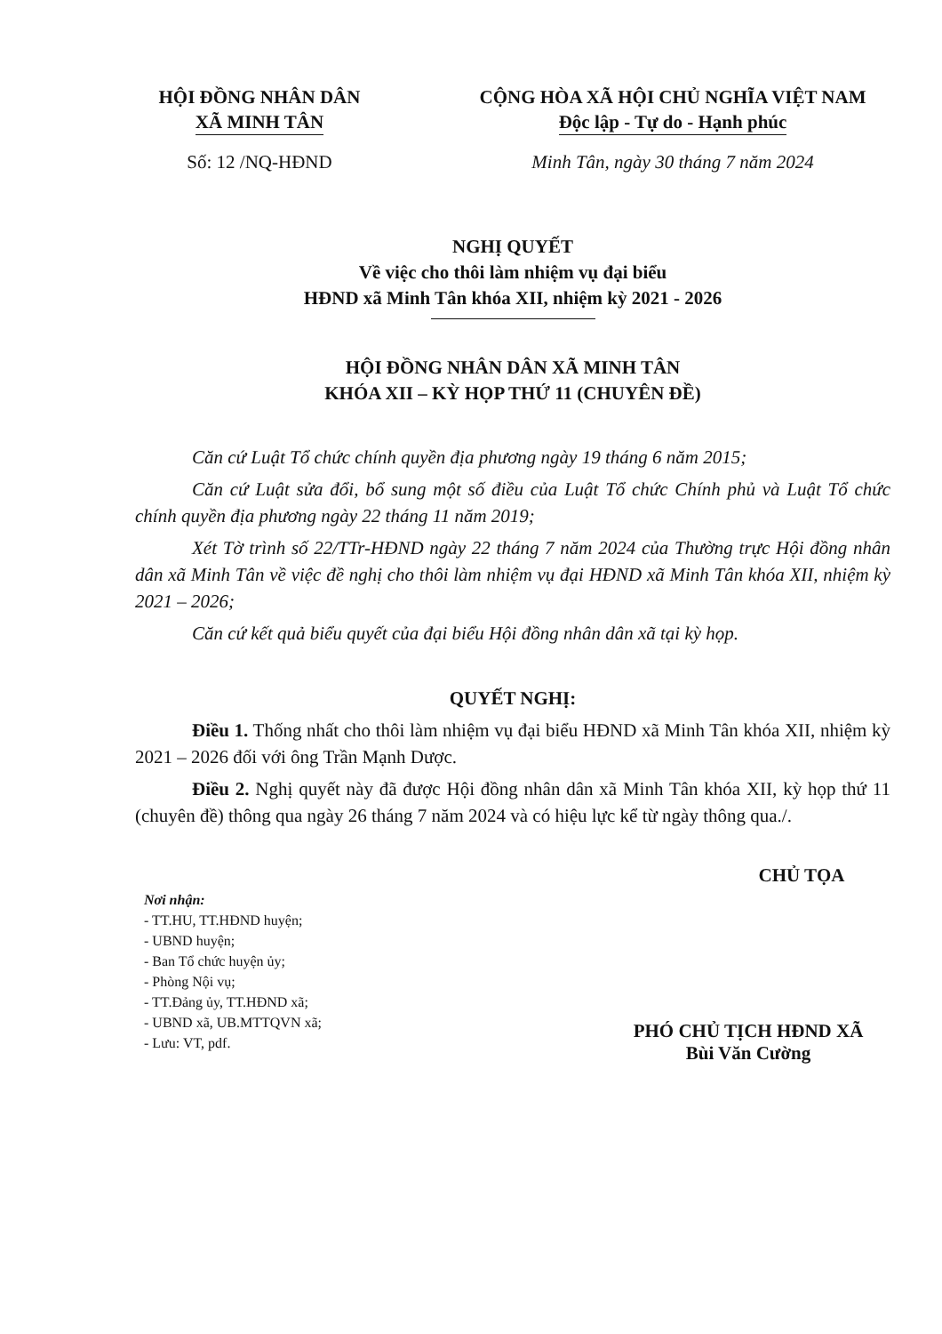HỘI ĐỒNG NHÂN DÂN
XÃ MINH TÂN
CỘNG HÒA XÃ HỘI CHỦ NGHĨA VIỆT NAM
Độc lập - Tự do - Hạnh phúc
Số: 12 /NQ-HĐND Minh Tân, ngày 30 tháng 7 năm 2024
NGHỊ QUYẾT
Về việc cho thôi làm nhiệm vụ đại biểu
HĐND xã Minh Tân khóa XII, nhiệm kỳ 2021 - 2026
HỘI ĐỒNG NHÂN DÂN XÃ MINH TÂN
KHÓA XII – KỲ HỌP THỨ 11 (CHUYÊN ĐỀ)
Căn cứ Luật Tổ chức chính quyền địa phương ngày 19 tháng 6 năm 2015;
Căn cứ Luật sửa đổi, bổ sung một số điều của Luật Tổ chức Chính phủ và Luật Tổ chức chính quyền địa phương ngày 22 tháng 11 năm 2019;
Xét Tờ trình số 22/TTr-HĐND ngày 22 tháng 7 năm 2024 của Thường trực Hội đồng nhân dân xã Minh Tân về việc đề nghị cho thôi làm nhiệm vụ đại HĐND xã Minh Tân khóa XII, nhiệm kỳ 2021 – 2026;
Căn cứ kết quả biểu quyết của đại biểu Hội đồng nhân dân xã tại kỳ họp.
QUYẾT NGHỊ:
Điều 1. Thống nhất cho thôi làm nhiệm vụ đại biểu HĐND xã Minh Tân khóa XII, nhiệm kỳ 2021 – 2026 đối với ông Trần Mạnh Dược.
Điều 2. Nghị quyết này đã được Hội đồng nhân dân xã Minh Tân khóa XII, kỳ họp thứ 11 (chuyên đề) thông qua ngày 26 tháng 7 năm 2024 và có hiệu lực kể từ ngày thông qua./.
Nơi nhận:
- TT.HU, TT.HĐND huyện;
- UBND huyện;
- Ban Tổ chức huyện ủy;
- Phòng Nội vụ;
- TT.Đảng ủy, TT.HĐND xã;
- UBND xã, UB.MTTQVN xã;
- Lưu: VT, pdf.
CHỦ TỌA
PHÓ CHỦ TỊCH HĐND XÃ
Bùi Văn Cường